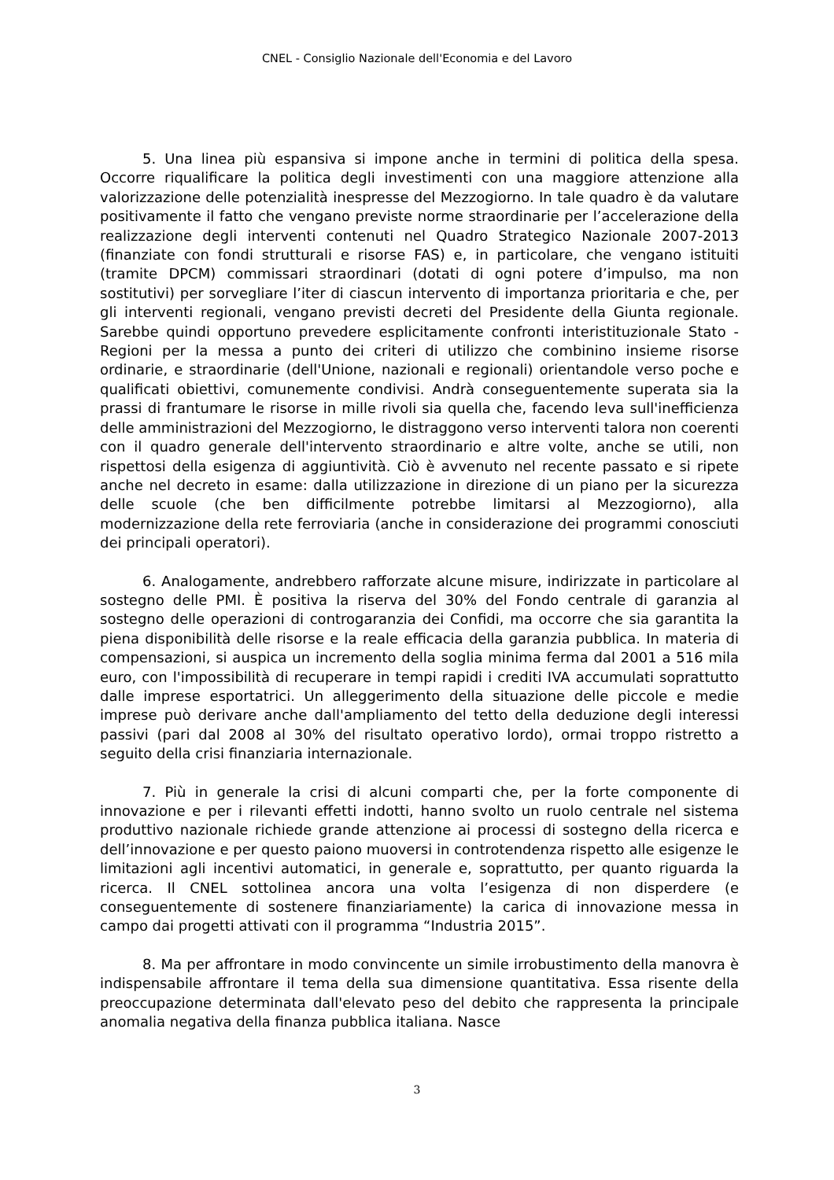CNEL - Consiglio Nazionale dell'Economia e del Lavoro
5. Una linea più espansiva si impone anche in termini di politica della spesa. Occorre riqualificare la politica degli investimenti con una maggiore attenzione alla valorizzazione delle potenzialità inespresse del Mezzogiorno. In tale quadro è da valutare positivamente il fatto che vengano previste norme straordinarie per l’accelerazione della realizzazione degli interventi contenuti nel Quadro Strategico Nazionale 2007-2013 (finanziate con fondi strutturali e risorse FAS) e, in particolare, che vengano istituiti (tramite DPCM) commissari straordinari (dotati di ogni potere d’impulso, ma non sostitutivi) per sorvegliare l’iter di ciascun intervento di importanza prioritaria e che, per gli interventi regionali, vengano previsti decreti del Presidente della Giunta regionale. Sarebbe quindi opportuno prevedere esplicitamente confronti interistituzionale Stato -Regioni per la messa a punto dei criteri di utilizzo che combinino insieme risorse ordinarie, e straordinarie (dell'Unione, nazionali e regionali) orientandole verso poche e qualificati obiettivi, comunemente condivisi. Andrà conseguentemente superata sia la prassi di frantumare le risorse in mille rivoli sia quella che, facendo leva sull'inefficienza delle amministrazioni del Mezzogiorno, le distraggono verso interventi talora non coerenti con il quadro generale dell'intervento straordinario e altre volte, anche se utili, non rispettosi della esigenza di aggiuntività. Ciò è avvenuto nel recente passato e si ripete anche nel decreto in esame: dalla utilizzazione in direzione di un piano per la sicurezza delle scuole (che ben difficilmente potrebbe limitarsi al Mezzogiorno), alla modernizzazione della rete ferroviaria (anche in considerazione dei programmi conosciuti dei principali operatori).
6. Analogamente, andrebbero rafforzate alcune misure, indirizzate in particolare al sostegno delle PMI. È positiva la riserva del 30% del Fondo centrale di garanzia al sostegno delle operazioni di controgaranzia dei Confidi, ma occorre che sia garantita la piena disponibilità delle risorse e la reale efficacia della garanzia pubblica. In materia di compensazioni, si auspica un incremento della soglia minima ferma dal 2001 a 516 mila euro, con l'impossibilità di recuperare in tempi rapidi i crediti IVA accumulati soprattutto dalle imprese esportatrici. Un alleggerimento della situazione delle piccole e medie imprese può derivare anche dall'ampliamento del tetto della deduzione degli interessi passivi (pari dal 2008 al 30% del risultato operativo lordo), ormai troppo ristretto a seguito della crisi finanziaria internazionale.
7. Più in generale la crisi di alcuni comparti che, per la forte componente di innovazione e per i rilevanti effetti indotti, hanno svolto un ruolo centrale nel sistema produttivo nazionale richiede grande attenzione ai processi di sostegno della ricerca e dell’innovazione e per questo paiono muoversi in controtendenza rispetto alle esigenze le limitazioni agli incentivi automatici, in generale e, soprattutto, per quanto riguarda la ricerca. Il CNEL sottolinea ancora una volta l’esigenza di non disperdere (e conseguentemente di sostenere finanziariamente) la carica di innovazione messa in campo dai progetti attivati con il programma “Industria 2015”.
8. Ma per affrontare in modo convincente un simile irrobustimento della manovra è indispensabile affrontare il tema della sua dimensione quantitativa. Essa risente della preoccupazione determinata dall'elevato peso del debito che rappresenta la principale anomalia negativa della finanza pubblica italiana. Nasce
3